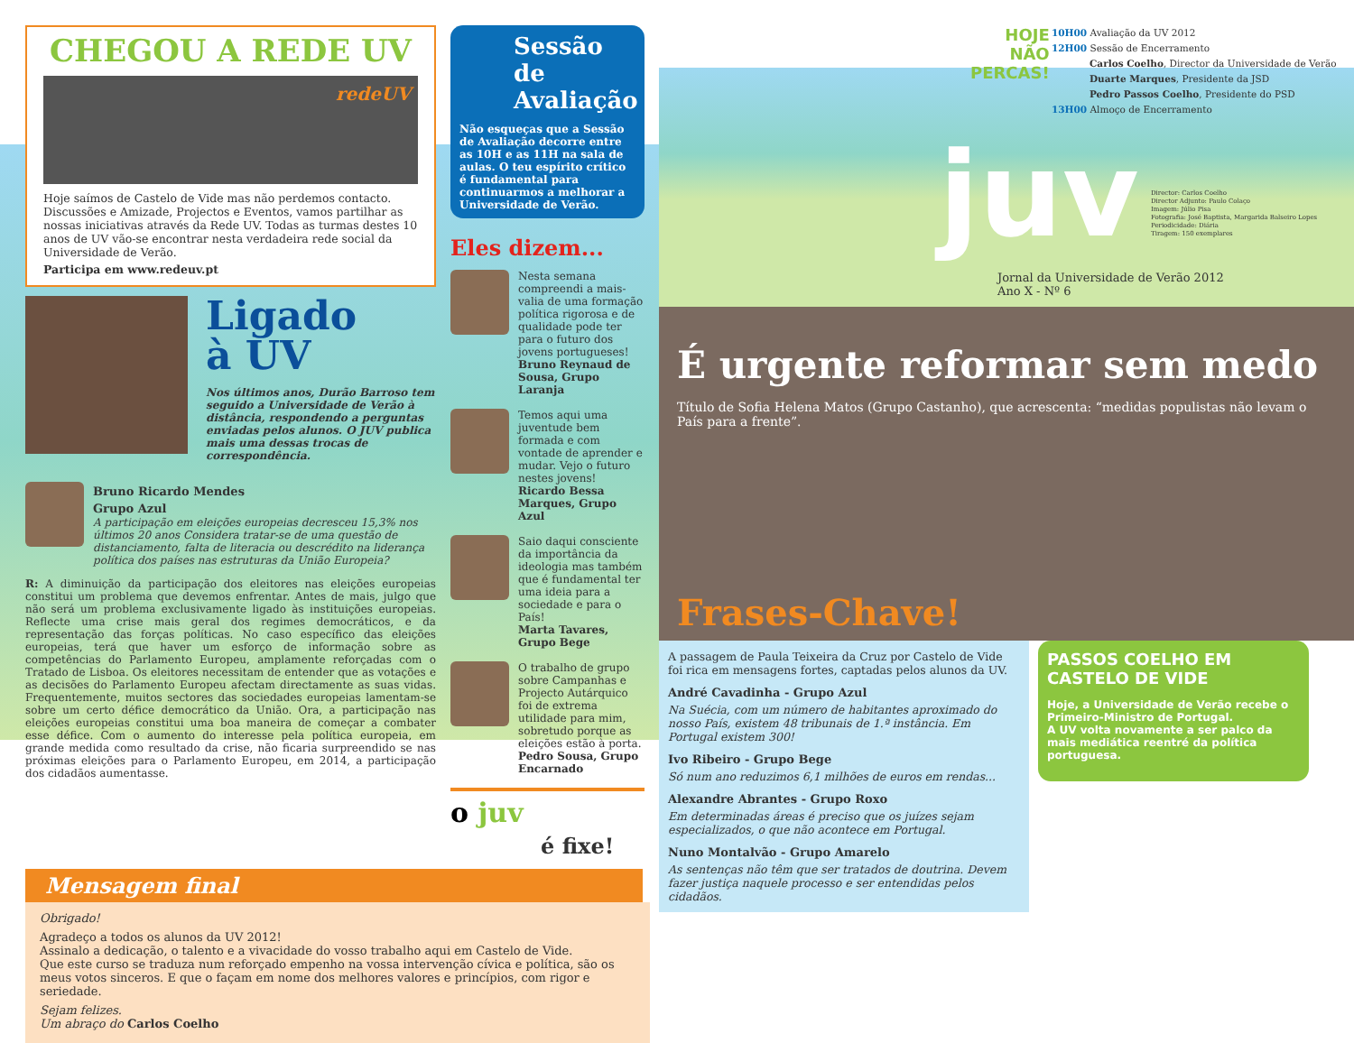CHEGOU A REDE UV
redeUV
Hoje saímos de Castelo de Vide mas não perdemos contacto. Discussões e Amizade, Projectos e Eventos, vamos partilhar as nossas iniciativas através da Rede UV. Todas as turmas destes 10 anos de UV vão-se encontrar nesta verdadeira rede social da Universidade de Verão.
Participa em www.redeuv.pt
Ligado
à UV
Nos últimos anos, Durão Barroso tem seguido a Universidade de Verão à distância, respondendo a perguntas enviadas pelos alunos. O JUV publica mais uma dessas trocas de correspondência.
Bruno Ricardo Mendes
Grupo Azul
A participação em eleições europeias decresceu 15,3% nos últimos 20 anos Considera tratar-se de uma questão de distanciamento, falta de literacia ou descrédito na liderança política dos países nas estruturas da União Europeia?
R: A diminuição da participação dos eleitores nas eleições europeias constitui um problema que devemos enfrentar. Antes de mais, julgo que não será um problema exclusivamente ligado às instituições europeias. Reflecte uma crise mais geral dos regimes democráticos, e da representação das forças políticas. No caso específico das eleições europeias, terá que haver um esforço de informação sobre as competências do Parlamento Europeu, amplamente reforçadas com o Tratado de Lisboa. Os eleitores necessitam de entender que as votações e as decisões do Parlamento Europeu afectam directamente as suas vidas. Frequentemente, muitos sectores das sociedades europeias lamentam-se sobre um certo défice democrático da União. Ora, a participação nas eleições europeias constitui uma boa maneira de começar a combater esse défice. Com o aumento do interesse pela política europeia, em grande medida como resultado da crise, não ficaria surpreendido se nas próximas eleições para o Parlamento Europeu, em 2014, a participação dos cidadãos aumentasse.
Sessão de Avaliação
Não esqueças que a Sessão de Avaliação decorre entre as 10H e as 11H na sala de aulas. O teu espírito crítico é fundamental para continuarmos a melhorar a Universidade de Verão.
Eles dizem...
Nesta semana compreendi a mais-valia de uma formação política rigorosa e de qualidade pode ter para o futuro dos jovens portugueses!
Bruno Reynaud de Sousa, Grupo Laranja
Temos aqui uma juventude bem formada e com vontade de aprender e mudar. Vejo o futuro nestes jovens!
Ricardo Bessa Marques, Grupo Azul
Saio daqui consciente da importância da ideologia mas também que é fundamental ter uma ideia para a sociedade e para o País!
Marta Tavares, Grupo Bege
O trabalho de grupo sobre Campanhas e Projecto Autárquico foi de extrema utilidade para mim, sobretudo porque as eleições estão à porta.
Pedro Sousa, Grupo Encarnado
o juv
é fixe!
Mensagem final
Obrigado!
Agradeço a todos os alunos da UV 2012!
Assinalo a dedicação, o talento e a vivacidade do vosso trabalho aqui em Castelo de Vide.
Que este curso se traduza num reforçado empenho na vossa intervenção cívica e política, são os meus votos sinceros. E que o façam em nome dos melhores valores e princípios, com rigor e seriedade.
Sejam felizes.
Um abraço do Carlos Coelho
HOJE
NÃO
PERCAS!
10H00 Avaliação da UV 2012
12H00 Sessão de Encerramento
Carlos Coelho, Director da Universidade de Verão
Duarte Marques, Presidente da JSD
Pedro Passos Coelho, Presidente do PSD
13H00 Almoço de Encerramento
juv
Director: Carlos Coelho
Director Adjunto: Paulo Colaço
Imagem: Júlio Pisa
Fotografia: José Baptista, Margarida Balseiro Lopes
Periodicidade: Diária
Tiragem: 150 exemplares
Jornal da Universidade de Verão 2012
Ano X - Nº 6
É urgente reformar sem medo
Título de Sofia Helena Matos (Grupo Castanho), que acrescenta: “medidas populistas não levam o País para a frente”.
Frases-Chave!
A passagem de Paula Teixeira da Cruz por Castelo de Vide foi rica em mensagens fortes, captadas pelos alunos da UV.
André Cavadinha - Grupo Azul
Na Suécia, com um número de habitantes aproximado do nosso País, existem 48 tribunais de 1.ª instância. Em Portugal existem 300!
Ivo Ribeiro - Grupo Bege
Só num ano reduzimos 6,1 milhões de euros em rendas...
Alexandre Abrantes - Grupo Roxo
Em determinadas áreas é preciso que os juízes sejam especializados, o que não acontece em Portugal.
Nuno Montalvão - Grupo Amarelo
As sentenças não têm que ser tratados de doutrina. Devem fazer justiça naquele processo e ser entendidas pelos cidadãos.
PASSOS COELHO EM CASTELO DE VIDE
Hoje, a Universidade de Verão recebe o Primeiro-Ministro de Portugal.
A UV volta novamente a ser palco da mais mediática reentré da política portuguesa.